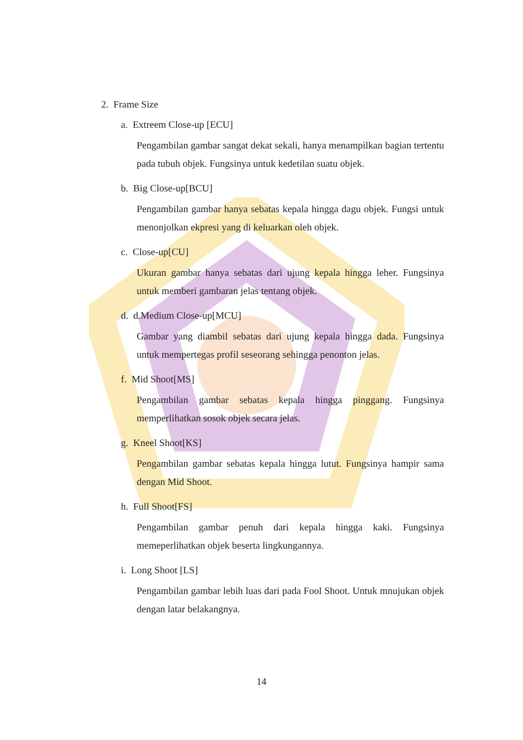2. Frame Size
a. Extreem Close-up [ECU]
Pengambilan gambar sangat dekat sekali, hanya menampilkan bagian tertentu pada tubuh objek. Fungsinya untuk kedetilan suatu objek.
b. Big Close-up[BCU]
Pengambilan gambar hanya sebatas kepala hingga dagu objek. Fungsi untuk menonjolkan ekpresi yang di keluarkan oleh objek.
c. Close-up[CU]
Ukuran gambar hanya sebatas dari ujung kepala hingga leher. Fungsinya untuk memberi gambaran jelas tentang objek.
d. d.Medium Close-up[MCU]
Gambar yang diambil sebatas dari ujung kepala hingga dada. Fungsinya untuk mempertegas profil seseorang sehingga penonton jelas.
f. Mid Shoot[MS]
Pengambilan gambar sebatas kepala hingga pinggang. Fungsinya memperlihatkan sosok objek secara jelas.
g. Kneel Shoot[KS]
Pengambilan gambar sebatas kepala hingga lutut. Fungsinya hampir sama dengan Mid Shoot.
h. Full Shoot[FS]
Pengambilan gambar penuh dari kepala hingga kaki. Fungsinya memeperlihatkan objek beserta lingkungannya.
i. Long Shoot [LS]
Pengambilan gambar lebih luas dari pada Fool Shoot. Untuk mnujukan objek dengan latar belakangnya.
14